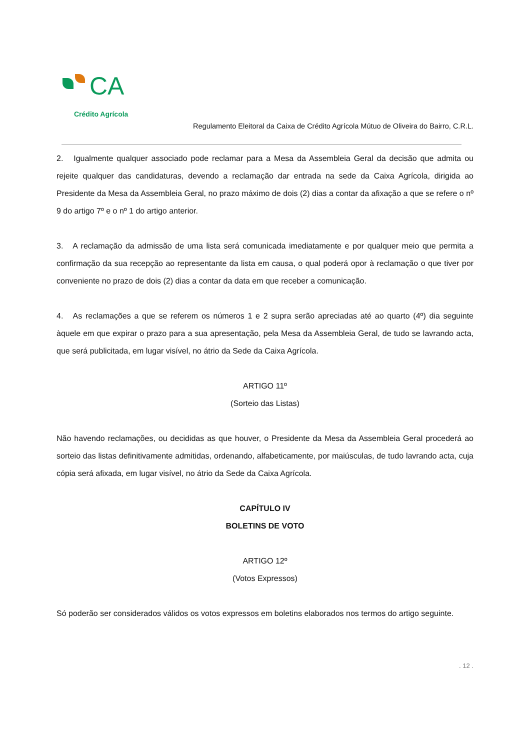CA
Crédito Agrícola
Regulamento Eleitoral da Caixa de Crédito Agrícola Mútuo de Oliveira do Bairro, C.R.L.
2. Igualmente qualquer associado pode reclamar para a Mesa da Assembleia Geral da decisão que admita ou rejeite qualquer das candidaturas, devendo a reclamação dar entrada na sede da Caixa Agrícola, dirigida ao Presidente da Mesa da Assembleia Geral, no prazo máximo de dois (2) dias a contar da afixação a que se refere o nº 9 do artigo 7º e o nº 1 do artigo anterior.
3. A reclamação da admissão de uma lista será comunicada imediatamente e por qualquer meio que permita a confirmação da sua recepção ao representante da lista em causa, o qual poderá opor à reclamação o que tiver por conveniente no prazo de dois (2) dias a contar da data em que receber a comunicação.
4. As reclamações a que se referem os números 1 e 2 supra serão apreciadas até ao quarto (4º) dia seguinte àquele em que expirar o prazo para a sua apresentação, pela Mesa da Assembleia Geral, de tudo se lavrando acta, que será publicitada, em lugar visível, no átrio da Sede da Caixa Agrícola.
ARTIGO 11º
(Sorteio das Listas)
Não havendo reclamações, ou decididas as que houver, o Presidente da Mesa da Assembleia Geral procederá ao sorteio das listas definitivamente admitidas, ordenando, alfabeticamente, por maiúsculas, de tudo lavrando acta, cuja cópia será afixada, em lugar visível, no átrio da Sede da Caixa Agrícola.
CAPÍTULO IV
BOLETINS DE VOTO
ARTIGO 12º
(Votos Expressos)
Só poderão ser considerados válidos os votos expressos em boletins elaborados nos termos do artigo seguinte.
. 12 .